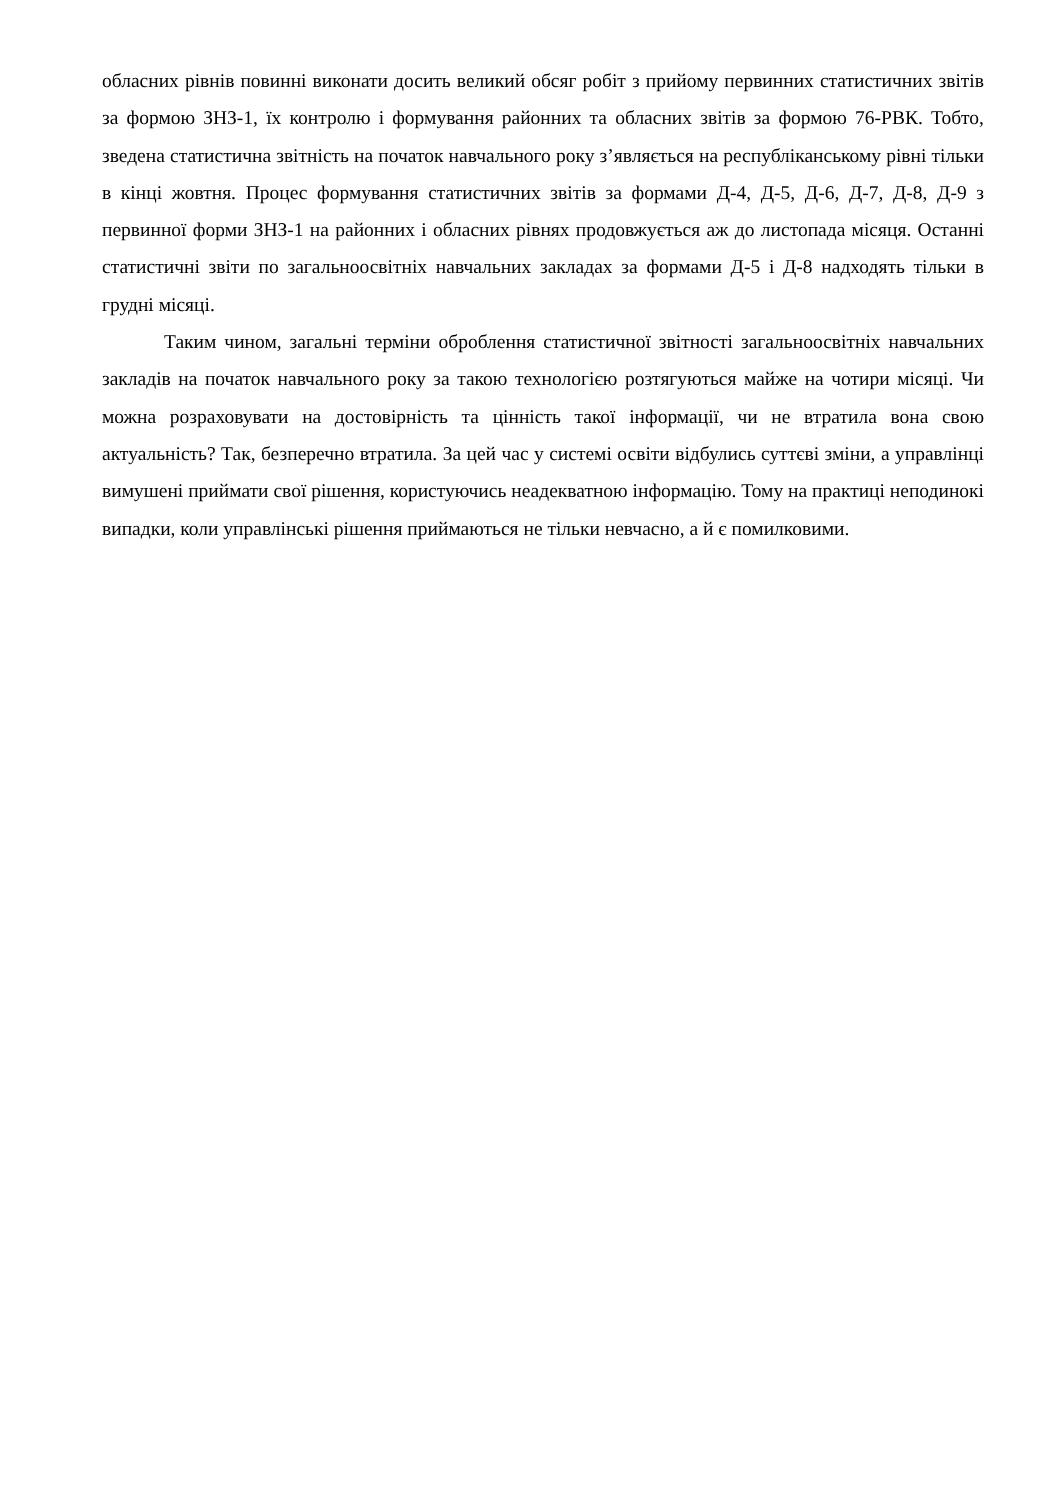обласних рівнів повинні виконати досить великий обсяг робіт з прийому первинних статистичних звітів за формою ЗНЗ-1, їх контролю і формування районних та обласних звітів за формою 76-РВК. Тобто, зведена статистична звітність на початок навчального року з’являється на республіканському рівні тільки в кінці жовтня. Процес формування статистичних звітів за формами Д-4, Д-5, Д-6, Д-7, Д-8, Д-9 з первинної форми ЗНЗ-1 на районних і обласних рівнях продовжується аж до листопада місяця. Останні статистичні звіти по загальноосвітніх навчальних закладах за формами Д-5 і Д-8 надходять тільки в грудні місяці.
Таким чином, загальні терміни оброблення статистичної звітності загальноосвітніх навчальних закладів на початок навчального року за такою технологією розтягуються майже на чотири місяці. Чи можна розраховувати на достовірність та цінність такої інформації, чи не втратила вона свою актуальність? Так, безперечно втратила. За цей час у системі освіти відбулись суттєві зміни, а управлінці вимушені приймати свої рішення, користуючись неадекватною інформацію. Тому на практиці неподинокі випадки, коли управлінські рішення приймаються не тільки невчасно, а й є помилковими.